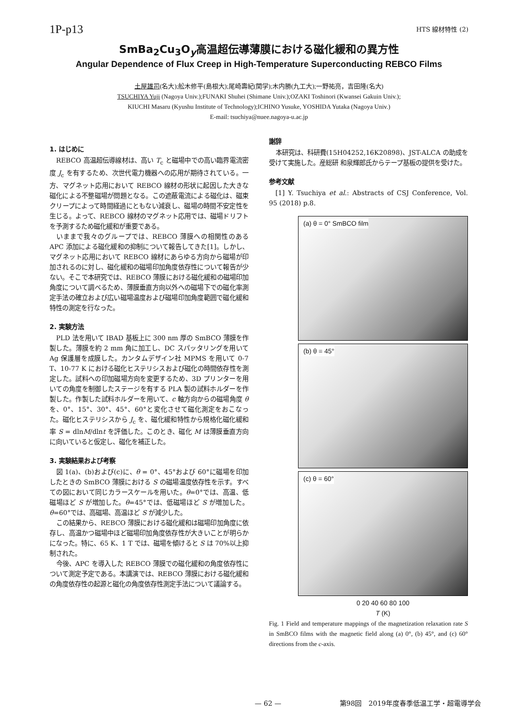1P-p13
HTS 線材特性 (2)
SmBa<sub>2</sub>Cu<sub>3</sub>O<sub>y</sub>高温超伝導薄膜における磁化緩和の異方性
Angular Dependence of Flux Creep in High-Temperature Superconducting REBCO Films
土屋雄司(名大);舩木修平(島根大);尾崎壽紀(関学);木内勝(九工大);一野祐亮，吉田隆(名大)
TSUCHIYA Yuji (Nagoya Univ.);FUNAKI Shuhei (Shimane Univ.);OZAKI Toshinori (Kwansei Gakuin Univ.);
KIUCHI Masaru (Kyushu Institute of Technology);ICHINO Yusuke, YOSHIDA Yutaka (Nagoya Univ.)
E-mail: tsuchiya@nuee.nagoya-u.ac.jp
1. はじめに
REBCO 高温超伝導線材は、高い T<sub>c</sub> と磁場中での高い臨界電流密度 J<sub>c</sub> を有するため、次世代電力機器への応用が期待されている。一方、マグネット応用において REBCO 線材の形状に起因した大きな磁化による不整磁場が問題となる。この遮蔽電流による磁化は、磁束クリープによって時間経過にともない減衰し、磁場の時間不安定性を生じる。よって、REBCO 線材のマグネット応用では、磁場ドリフトを予測するため磁化緩和が重要である。
いままで我々のグループでは、REBCO 薄膜への相関性のある APC 添加による磁化緩和の抑制について報告してきた[1]。しかし、マグネット応用において REBCO 線材にあらゆる方向から磁場が印加されるのに対し、磁化緩和の磁場印加角度依存性について報告が少ない。そこで本研究では、REBCO 薄膜における磁化緩和の磁場印加角度について調べるため、薄膜垂直方向以外への磁場下での磁化率測定手法の確立および広い磁場温度および磁場印加角度範囲で磁化緩和特性の測定を行なった。
2. 実験方法
PLD 法を用いて IBAD 基板上に 300 nm 厚の SmBCO 薄膜を作製した。薄膜を約 2 mm 角に加工し、DC スパッタリングを用いて Ag 保護層を成膜した。カンタムデザイン社 MPMS を用いて 0-7 T、10-77 K における磁化ヒステリシスおよび磁化の時間依存性を測定した。試料への印加磁場方向を変更するため、3D プリンターを用いての角度を制御したステージを有する PLA 製の試料ホルダーを作製した。作製した試料ホルダーを用いて、c 軸方向からの磁場角度 θ を、0°、15°、30°、45°、60°と変化させて磁化測定をおこなった。磁化ヒステリシスから J<sub>c</sub> を、磁化緩和特性から規格化磁化緩和率 S = dlnM/dlnt を評価した。このとき、磁化 M は薄膜垂直方向に向いていると仮定し、磁化を補正した。
3. 実験結果および考察
図 1(a)、(b)および(c)に、θ = 0°、45°および 60°に磁場を印加したときの SmBCO 薄膜における S の磁場温度依存性を示す。すべての図において同じカラースケールを用いた。θ=0°では、高温、低磁場ほど S が増加した。θ=45°では、低磁場ほど S が増加した。θ=60°では、高磁場、高温ほど S が減少した。
この結果から、REBCO 薄膜における磁化緩和は磁場印加角度に依存し、高温かつ磁場中ほど磁場印加角度依存性が大きいことが明らかになった。特に、65 K、1 T では、磁場を傾けると S は 70%以上抑制された。
今後、APC を導入した REBCO 薄膜での磁化緩和の角度依存性について測定予定である。本講演では、REBCO 薄膜における磁化緩和の角度依存性の起源と磁化の角度依存性測定手法について議論する。
謝辞
本研究は、科研費(15H04252,16K20898)、JST-ALCA の助成を受けて実施した。産総研 和泉輝郎氏からテープ基板の提供を受けた。
参考文献
[1] Y. Tsuchiya et al.: Abstracts of CSJ Conference, Vol. 95 (2018) p.8.
(a) θ = 0° SmBCO film
(b) θ = 45°
(c) θ = 60°
0 20 40 60 80 100
T (K)
Fig. 1 Field and temperature mappings of the magnetization relaxation rate S in SmBCO films with the magnetic field along (a) 0°, (b) 45°, and (c) 60° directions from the c-axis.
— 62 — 第98回　2019年度春季低温工学・超電導学会